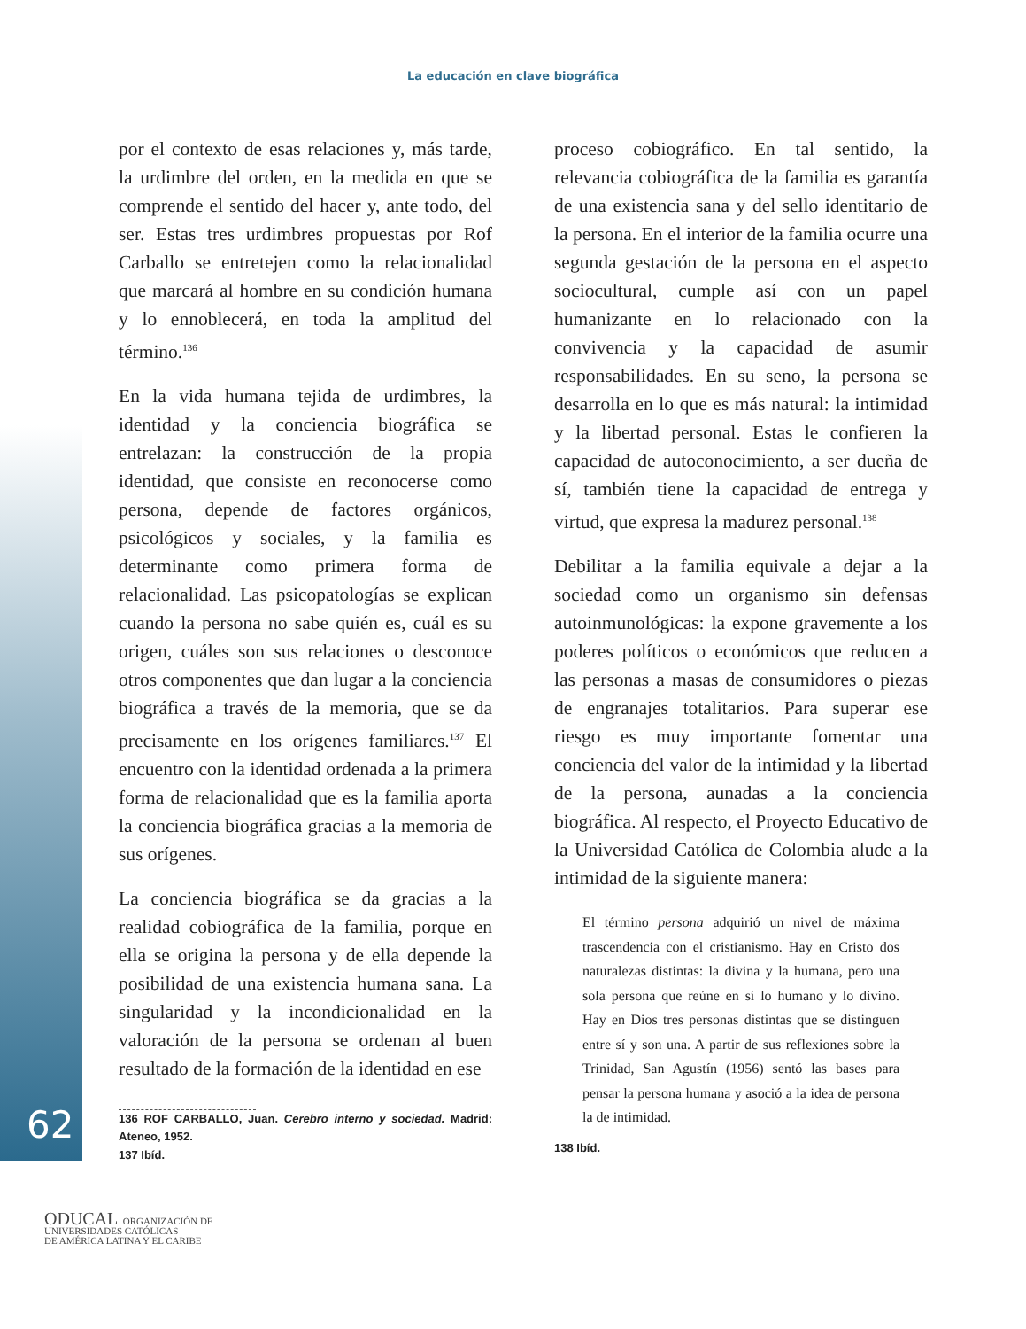La educación en clave biográfica
62
por el contexto de esas relaciones y, más tarde, la urdimbre del orden, en la medida en que se comprende el sentido del hacer y, ante todo, del ser. Estas tres urdimbres propuestas por Rof Carballo se entretejen como la relacionalidad que marcará al hombre en su condición humana y lo ennoblecerá, en toda la amplitud del término.<sup>136</sup>
En la vida humana tejida de urdimbres, la identidad y la conciencia biográfica se entrelazan: la construcción de la propia identidad, que consiste en reconocerse como persona, depende de factores orgánicos, psicológicos y sociales, y la familia es determinante como primera forma de relacionalidad. Las psicopatologías se explican cuando la persona no sabe quién es, cuál es su origen, cuáles son sus relaciones o desconoce otros componentes que dan lugar a la conciencia biográfica a través de la memoria, que se da precisamente en los orígenes familiares.<sup>137</sup> El encuentro con la identidad ordenada a la primera forma de relacionalidad que es la familia aporta la conciencia biográfica gracias a la memoria de sus orígenes.
La conciencia biográfica se da gracias a la realidad cobiográfica de la familia, porque en ella se origina la persona y de ella depende la posibilidad de una existencia humana sana. La singularidad y la incondicionalidad en la valoración de la persona se ordenan al buen resultado de la formación de la identidad en ese
136 ROF CARBALLO, Juan. Cerebro interno y sociedad. Madrid: Ateneo, 1952. 137 Ibíd.
proceso cobiográfico. En tal sentido, la relevancia cobiográfica de la familia es garantía de una existencia sana y del sello identitario de la persona. En el interior de la familia ocurre una segunda gestación de la persona en el aspecto sociocultural, cumple así con un papel humanizante en lo relacionado con la convivencia y la capacidad de asumir responsabilidades. En su seno, la persona se desarrolla en lo que es más natural: la intimidad y la libertad personal. Estas le confieren la capacidad de autoconocimiento, a ser dueña de sí, también tiene la capacidad de entrega y virtud, que expresa la madurez personal.<sup>138</sup>
Debilitar a la familia equivale a dejar a la sociedad como un organismo sin defensas autoinmunológicas: la expone gravemente a los poderes políticos o económicos que reducen a las personas a masas de consumidores o piezas de engranajes totalitarios. Para superar ese riesgo es muy importante fomentar una conciencia del valor de la intimidad y la libertad de la persona, aunadas a la conciencia biográfica. Al respecto, el Proyecto Educativo de la Universidad Católica de Colombia alude a la intimidad de la siguiente manera:
El término persona adquirió un nivel de máxima trascendencia con el cristianismo. Hay en Cristo dos naturalezas distintas: la divina y la humana, pero una sola persona que reúne en sí lo humano y lo divino. Hay en Dios tres personas distintas que se distinguen entre sí y son una. A partir de sus reflexiones sobre la Trinidad, San Agustín (1956) sentó las bases para pensar la persona humana y asoció a la idea de persona la de intimidad.
138 Ibíd.
ODUCAL ORGANIZACIÓN DE
UNIVERSIDADES CATÓLICAS
DE AMÉRICA LATINA Y EL CARIBE